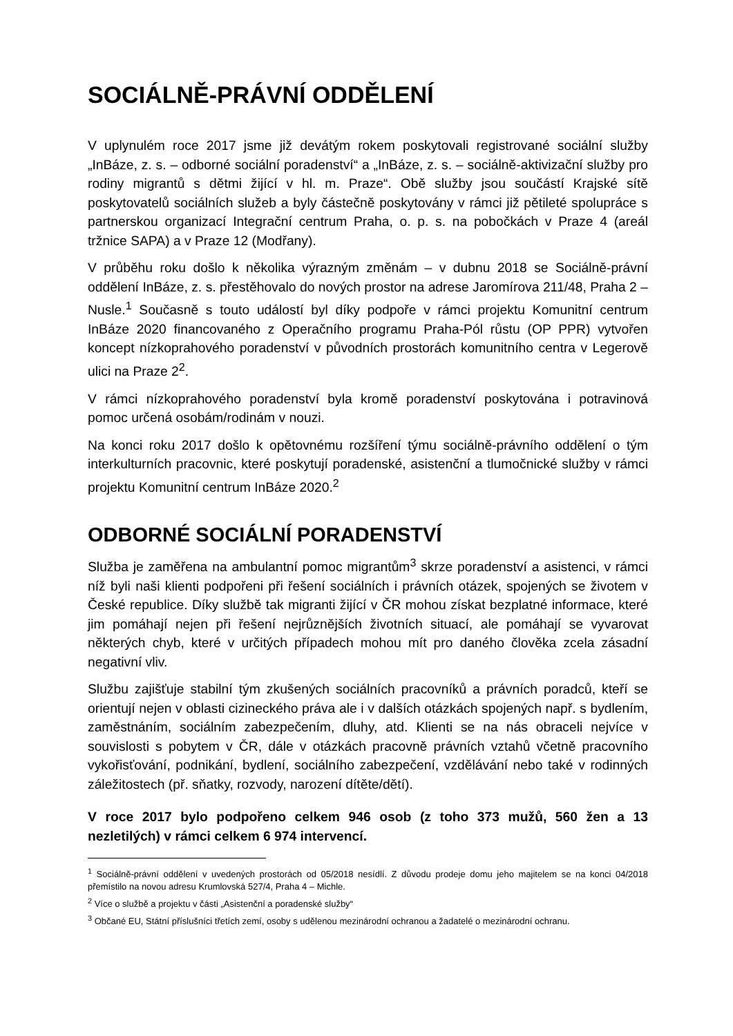SOCIÁLNĚ-PRÁVNÍ ODDĚLENÍ
V uplynulém roce 2017 jsme již devátým rokem poskytovali registrované sociální služby „InBáze, z. s. – odborné sociální poradenství“ a „InBáze, z. s. – sociálně-aktivizační služby pro rodiny migrantů s dětmi žijící v hl. m. Praze“. Obě služby jsou součástí Krajské sítě poskytovatelů sociálních služeb a byly částečně poskytovány v rámci již pětileté spolupráce s partnerskou organizací Integrační centrum Praha, o. p. s. na pobočkách v Praze 4 (areál tržnice SAPA) a v Praze 12 (Modřany).
V průběhu roku došlo k několika výrazným změnám – v dubnu 2018 se Sociálně-právní oddělení InBáze, z. s. přestěhovalo do nových prostor na adrese Jaromírova 211/48, Praha 2 – Nusle.<sup>1</sup> Současně s touto událostí byl díky podpoře v rámci projektu Komunitní centrum InBáze 2020 financovaného z Operačního programu Praha-Pól růstu (OP PPR) vytvořen koncept nízkoprahového poradenství v původních prostorách komunitního centra v Legerově ulici na Praze 2<sup>2</sup>.
V rámci nízkoprahového poradenství byla kromě poradenství poskytována i potravinová pomoc určená osobám/rodinám v nouzi.
Na konci roku 2017 došlo k opětovnému rozšíření týmu sociálně-právního oddělení o tým interkulturních pracovnic, které poskytují poradenské, asistenční a tlumočnické služby v rámci projektu Komunitní centrum InBáze 2020.<sup>2</sup>
ODBORNÉ SOCIÁLNÍ PORADENSTVÍ
Služba je zaměřena na ambulantní pomoc migrantům<sup>3</sup> skrze poradenství a asistenci, v rámci níž byli naši klienti podpořeni při řešení sociálních i právních otázek, spojených se životem v České republice. Díky službě tak migranti žijící v ČR mohou získat bezplatné informace, které jim pomáhají nejen při řešení nejrůznějších životních situací, ale pomáhají se vyvarovat některých chyb, které v určitých případech mohou mít pro daného člověka zcela zásadní negativní vliv.
Službu zajišťuje stabilní tým zkušených sociálních pracovníků a právních poradců, kteří se orientují nejen v oblasti cizineckého práva ale i v dalších otázkách spojených např. s bydlením, zaměstnáním, sociálním zabezpečením, dluhy, atd. Klienti se na nás obraceli nejvíce v souvislosti s pobytem v ČR, dále v otázkách pracovně právních vztahů včetně pracovního vykořisťování, podnikání, bydlení, sociálního zabezpečení, vzdělávání nebo také v rodinných záležitostech (př. sňatky, rozvody, narození dítěte/dětí).
V roce 2017 bylo podpořeno celkem 946 osob (z toho 373 mužů, 560 žen a 13 nezletilých) v rámci celkem 6 974 intervencí.
<sup>1</sup> Sociálně-právní oddělení v uvedených prostorách od 05/2018 nesídlí. Z důvodu prodeje domu jeho majitelem se na konci 04/2018 přemístilo na novou adresu Krumlovská 527/4, Praha 4 – Michle.
<sup>2</sup> Více o službě a projektu v části „Asistenční a poradenské služby“
<sup>3</sup> Občané EU, Státní příslušníci třetích zemí, osoby s udělenou mezinárodní ochranou a žadatelé o mezinárodní ochranu.